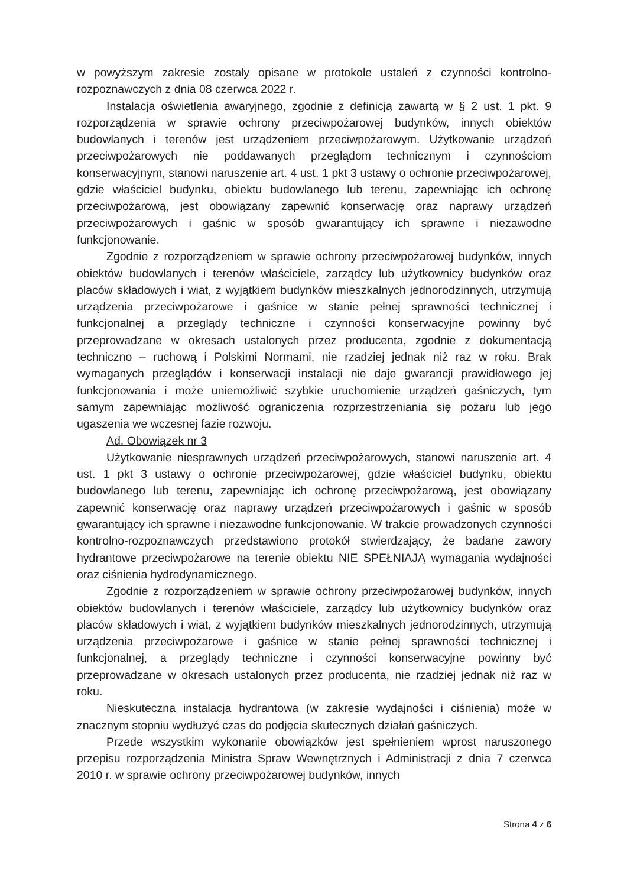w powyższym zakresie zostały opisane w protokole ustaleń z czynności kontrolno-rozpoznawczych z dnia 08 czerwca 2022 r.
Instalacja oświetlenia awaryjnego, zgodnie z definicją zawartą w § 2 ust. 1 pkt. 9 rozporządzenia w sprawie ochrony przeciwpożarowej budynków, innych obiektów budowlanych i terenów jest urządzeniem przeciwpożarowym. Użytkowanie urządzeń przeciwpożarowych nie poddawanych przeglądom technicznym i czynnościom konserwacyjnym, stanowi naruszenie art. 4 ust. 1 pkt 3 ustawy o ochronie przeciwpożarowej, gdzie właściciel budynku, obiektu budowlanego lub terenu, zapewniając ich ochronę przeciwpożarową, jest obowiązany zapewnić konserwację oraz naprawy urządzeń przeciwpożarowych i gaśnic w sposób gwarantujący ich sprawne i niezawodne funkcjonowanie.
Zgodnie z rozporządzeniem w sprawie ochrony przeciwpożarowej budynków, innych obiektów budowlanych i terenów właściciele, zarządcy lub użytkownicy budynków oraz placów składowych i wiat, z wyjątkiem budynków mieszkalnych jednorodzinnych, utrzymują urządzenia przeciwpożarowe i gaśnice w stanie pełnej sprawności technicznej i funkcjonalnej a przeglądy techniczne i czynności konserwacyjne powinny być przeprowadzane w okresach ustalonych przez producenta, zgodnie z dokumentacją techniczno – ruchową i Polskimi Normami, nie rzadziej jednak niż raz w roku. Brak wymaganych przeglądów i konserwacji instalacji nie daje gwarancji prawidłowego jej funkcjonowania i może uniemożliwić szybkie uruchomienie urządzeń gaśniczych, tym samym zapewniając możliwość ograniczenia rozprzestrzeniania się pożaru lub jego ugaszenia we wczesnej fazie rozwoju.
Ad. Obowiązek nr 3
Użytkowanie niesprawnych urządzeń przeciwpożarowych, stanowi naruszenie art. 4 ust. 1 pkt 3 ustawy o ochronie przeciwpożarowej, gdzie właściciel budynku, obiektu budowlanego lub terenu, zapewniając ich ochronę przeciwpożarową, jest obowiązany zapewnić konserwację oraz naprawy urządzeń przeciwpożarowych i gaśnic w sposób gwarantujący ich sprawne i niezawodne funkcjonowanie. W trakcie prowadzonych czynności kontrolno-rozpoznawczych przedstawiono protokół stwierdzający, że badane zawory hydrantowe przeciwpożarowe na terenie obiektu NIE SPEŁNIAJĄ wymagania wydajności oraz ciśnienia hydrodynamicznego.
Zgodnie z rozporządzeniem w sprawie ochrony przeciwpożarowej budynków, innych obiektów budowlanych i terenów właściciele, zarządcy lub użytkownicy budynków oraz placów składowych i wiat, z wyjątkiem budynków mieszkalnych jednorodzinnych, utrzymują urządzenia przeciwpożarowe i gaśnice w stanie pełnej sprawności technicznej i funkcjonalnej, a przeglądy techniczne i czynności konserwacyjne powinny być przeprowadzane w okresach ustalonych przez producenta, nie rzadziej jednak niż raz w roku.
Nieskuteczna instalacja hydrantowa (w zakresie wydajności i ciśnienia) może w znacznym stopniu wydłużyć czas do podjęcia skutecznych działań gaśniczych.
Przede wszystkim wykonanie obowiązków jest spełnieniem wprost naruszonego przepisu rozporządzenia Ministra Spraw Wewnętrznych i Administracji z dnia 7 czerwca 2010 r. w sprawie ochrony przeciwpożarowej budynków, innych
Strona 4 z 6